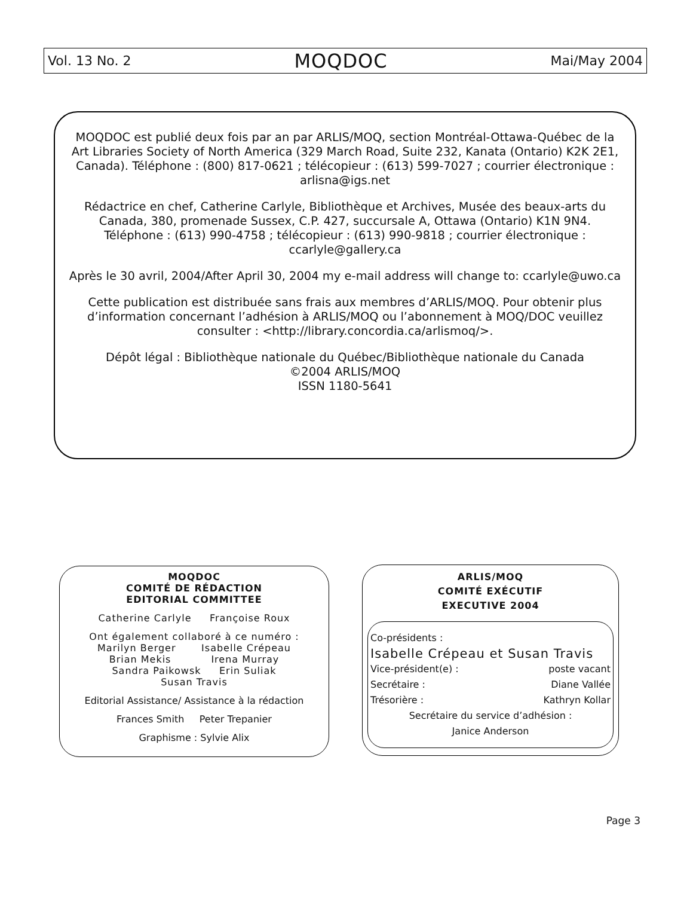Vol. 13 No. 2 MOQDOC Mai/May 2004
MOQDOC est publié deux fois par an par ARLIS/MOQ, section Montréal-Ottawa-Québec de la Art Libraries Society of North America (329 March Road, Suite 232, Kanata (Ontario) K2K 2E1, Canada). Téléphone : (800) 817-0621 ; télécopieur : (613) 599-7027 ; courrier électronique : arlisna@igs.net
Rédactrice en chef, Catherine Carlyle, Bibliothèque et Archives, Musée des beaux-arts du Canada, 380, promenade Sussex, C.P. 427, succursale A, Ottawa (Ontario) K1N 9N4.
Téléphone : (613) 990-4758 ; télécopieur : (613) 990-9818 ; courrier électronique : ccarlyle@gallery.ca
Après le 30 avril, 2004/After April 30, 2004 my e-mail address will change to: ccarlyle@uwo.ca
Cette publication est distribuée sans frais aux membres d’ARLIS/MOQ. Pour obtenir plus d’information concernant l’adhésion à ARLIS/MOQ ou l’abonnement à MOQ/DOC veuillez consulter : <http://library.concordia.ca/arlismoq/>.
Dépôt légal : Bibliothèque nationale du Québec/Bibliothèque nationale du Canada
©2004 ARLIS/MOQ
ISSN 1180-5641
MOQDOC
COMITÉ DE RÉDACTION
EDITORIAL COMMITTEE
Catherine Carlyle Françoise Roux
Ont également collaboré à ce numéro :
Marilyn Berger Isabelle Crépeau
Brian Mekis Irena Murray
Sandra Paikowsk Erin Suliak
Susan Travis
Editorial Assistance/ Assistance à la rédaction
Frances Smith Peter Trepanier
Graphisme : Sylvie Alix
ARLIS/MOQ
COMITÉ EXÉCUTIF
EXECUTIVE 2004
Co-présidents :
Isabelle Crépeau et Susan Travis
Vice-président(e) : poste vacant
Secrétaire : Diane Vallée
Trésorière : Kathryn Kollar
Secrétaire du service d’adhésion :
Janice Anderson
Page 3